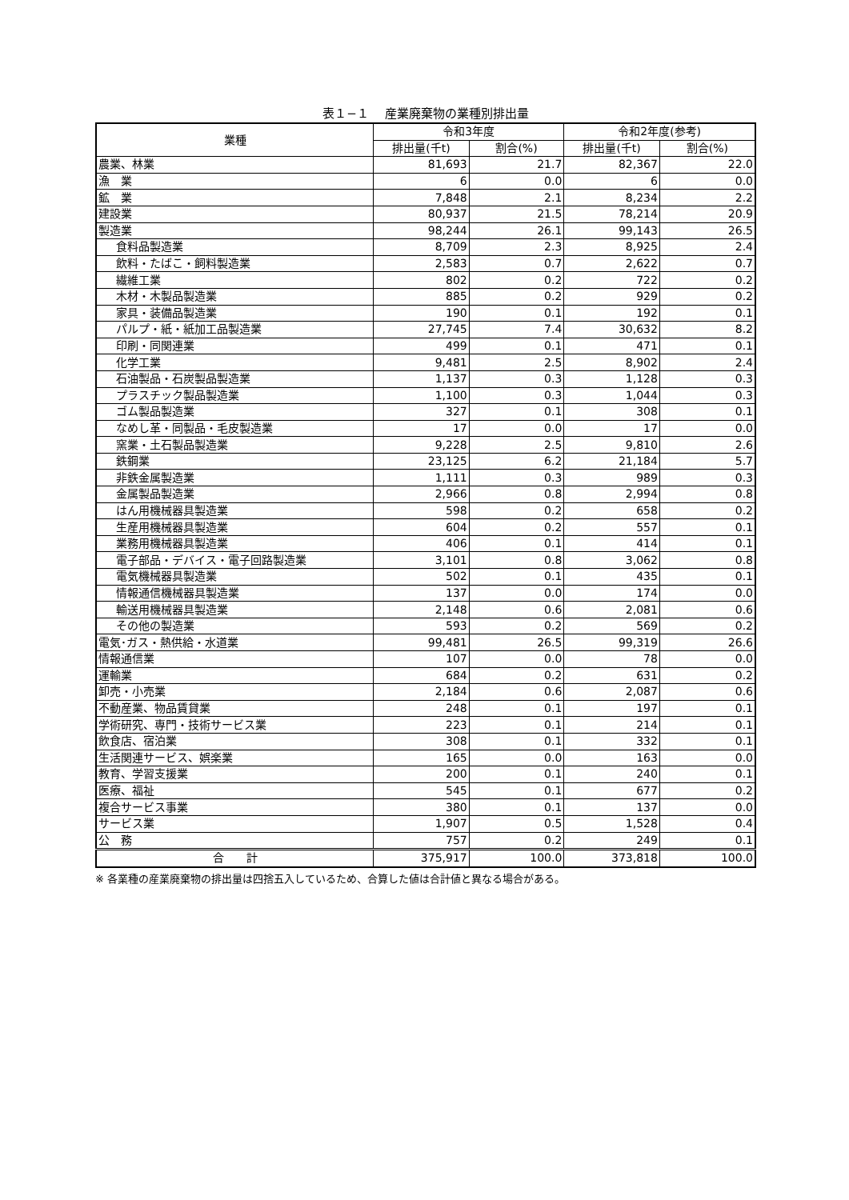表１−１　 産業廃棄物の業種別排出量
| 業種 | 令和3年度 | | 令和2年度(参考) | |
| --- | --- | --- | --- | --- |
| | 排出量(千t) | 割合(%) | 排出量(千t) | 割合(%) |
| 農業、林業 | 81,693 | 21.7 | 82,367 | 22.0 |
| 漁 業 | 6 | 0.0 | 6 | 0.0 |
| 鉱 業 | 7,848 | 2.1 | 8,234 | 2.2 |
| 建設業 | 80,937 | 21.5 | 78,214 | 20.9 |
| 製造業 | 98,244 | 26.1 | 99,143 | 26.5 |
| 食料品製造業 | 8,709 | 2.3 | 8,925 | 2.4 |
| 飲料・たばこ・飼料製造業 | 2,583 | 0.7 | 2,622 | 0.7 |
| 繊維工業 | 802 | 0.2 | 722 | 0.2 |
| 木材・木製品製造業 | 885 | 0.2 | 929 | 0.2 |
| 家具・装備品製造業 | 190 | 0.1 | 192 | 0.1 |
| パルプ・紙・紙加工品製造業 | 27,745 | 7.4 | 30,632 | 8.2 |
| 印刷・同関連業 | 499 | 0.1 | 471 | 0.1 |
| 化学工業 | 9,481 | 2.5 | 8,902 | 2.4 |
| 石油製品・石炭製品製造業 | 1,137 | 0.3 | 1,128 | 0.3 |
| プラスチック製品製造業 | 1,100 | 0.3 | 1,044 | 0.3 |
| ゴム製品製造業 | 327 | 0.1 | 308 | 0.1 |
| なめし革・同製品・毛皮製造業 | 17 | 0.0 | 17 | 0.0 |
| 窯業・土石製品製造業 | 9,228 | 2.5 | 9,810 | 2.6 |
| 鉄鋼業 | 23,125 | 6.2 | 21,184 | 5.7 |
| 非鉄金属製造業 | 1,111 | 0.3 | 989 | 0.3 |
| 金属製品製造業 | 2,966 | 0.8 | 2,994 | 0.8 |
| はん用機械器具製造業 | 598 | 0.2 | 658 | 0.2 |
| 生産用機械器具製造業 | 604 | 0.2 | 557 | 0.1 |
| 業務用機械器具製造業 | 406 | 0.1 | 414 | 0.1 |
| 電子部品・デバイス・電子回路製造業 | 3,101 | 0.8 | 3,062 | 0.8 |
| 電気機械器具製造業 | 502 | 0.1 | 435 | 0.1 |
| 情報通信機械器具製造業 | 137 | 0.0 | 174 | 0.0 |
| 輸送用機械器具製造業 | 2,148 | 0.6 | 2,081 | 0.6 |
| その他の製造業 | 593 | 0.2 | 569 | 0.2 |
| 電気･ガス・熱供給・水道業 | 99,481 | 26.5 | 99,319 | 26.6 |
| 情報通信業 | 107 | 0.0 | 78 | 0.0 |
| 運輸業 | 684 | 0.2 | 631 | 0.2 |
| 卸売・小売業 | 2,184 | 0.6 | 2,087 | 0.6 |
| 不動産業、物品賃貸業 | 248 | 0.1 | 197 | 0.1 |
| 学術研究、専門・技術サービス業 | 223 | 0.1 | 214 | 0.1 |
| 飲食店、宿泊業 | 308 | 0.1 | 332 | 0.1 |
| 生活関連サービス、娯楽業 | 165 | 0.0 | 163 | 0.0 |
| 教育、学習支援業 | 200 | 0.1 | 240 | 0.1 |
| 医療、福祉 | 545 | 0.1 | 677 | 0.2 |
| 複合サービス事業 | 380 | 0.1 | 137 | 0.0 |
| サービス業 | 1,907 | 0.5 | 1,528 | 0.4 |
| 公 務 | 757 | 0.2 | 249 | 0.1 |
| 合 計 | 375,917 | 100.0 | 373,818 | 100.0 |
※ 各業種の産業廃棄物の排出量は四捨五入しているため、合算した値は合計値と異なる場合がある。